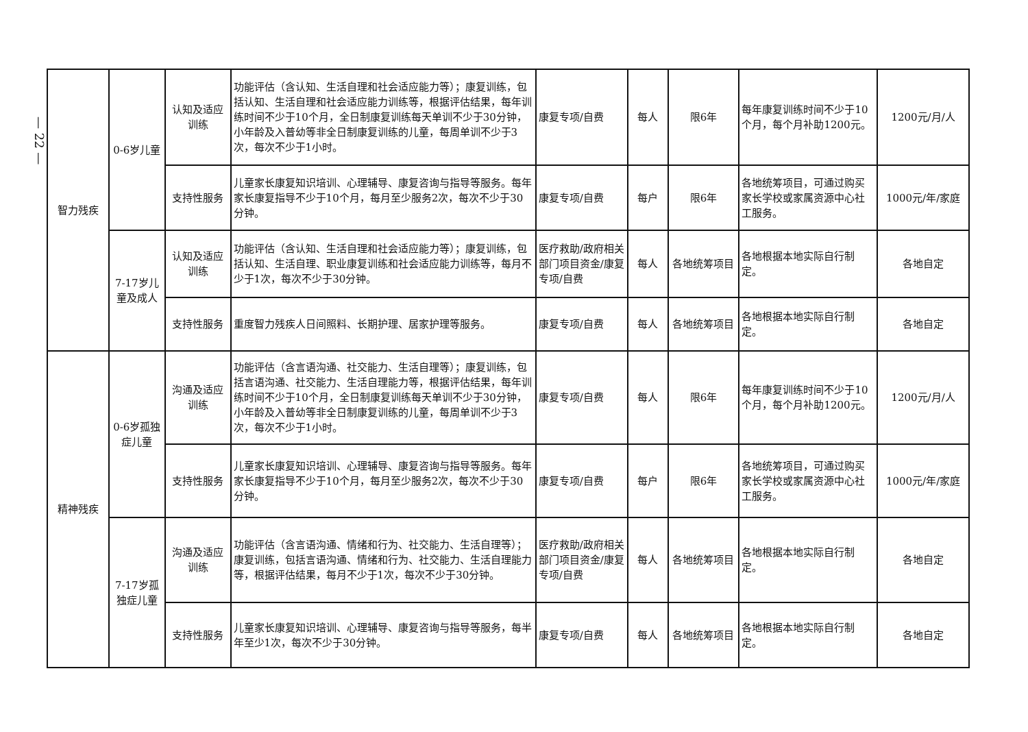— 22 —
| 智力残疾 | 0-6岁儿童 | 认知及适应训练 | 功能评估（含认知、生活自理和社会适应能力等）；康复训练，包括认知、生活自理和社会适应能力训练等，根据评估结果，每年训练时间不少于10个月，全日制康复训练每天单训不少于30分钟，小年龄及入普幼等非全日制康复训练的儿童，每周单训不少于3次，每次不少于1小时。 | 康复专项/自费 | 每人 | 限6年 | 每年康复训练时间不少于10个月，每个月补助1200元。 | 1200元/月/人 |
| | | 支持性服务 | 儿童家长康复知识培训、心理辅导、康复咨询与指导等服务。每年家长康复指导不少于10个月，每月至少服务2次，每次不少于30分钟。 | 康复专项/自费 | 每户 | 限6年 | 各地统筹项目，可通过购买家长学校或家属资源中心社工服务。 | 1000元/年/家庭 |
| | 7-17岁儿童及成人 | 认知及适应训练 | 功能评估（含认知、生活自理和社会适应能力等）；康复训练，包括认知、生活自理、职业康复训练和社会适应能力训练等，每月不少于1次，每次不少于30分钟。 | 医疗救助/政府相关部门项目资金/康复专项/自费 | 每人 | 各地统筹项目 | 各地根据本地实际自行制定。 | 各地自定 |
| | | 支持性服务 | 重度智力残疾人日间照料、长期护理、居家护理等服务。 | 康复专项/自费 | 每人 | 各地统筹项目 | 各地根据本地实际自行制定。 | 各地自定 |
| 精神残疾 | 0-6岁孤独症儿童 | 沟通及适应训练 | 功能评估（含言语沟通、社交能力、生活自理等）；康复训练，包括言语沟通、社交能力、生活自理能力等，根据评估结果，每年训练时间不少于10个月，全日制康复训练每天单训不少于30分钟，小年龄及入普幼等非全日制康复训练的儿童，每周单训不少于3次，每次不少于1小时。 | 康复专项/自费 | 每人 | 限6年 | 每年康复训练时间不少于10个月，每个月补助1200元。 | 1200元/月/人 |
| | | 支持性服务 | 儿童家长康复知识培训、心理辅导、康复咨询与指导等服务。每年家长康复指导不少于10个月，每月至少服务2次，每次不少于30分钟。 | 康复专项/自费 | 每户 | 限6年 | 各地统筹项目，可通过购买家长学校或家属资源中心社工服务。 | 1000元/年/家庭 |
| | 7-17岁孤独症儿童 | 沟通及适应训练 | 功能评估（含言语沟通、情绪和行为、社交能力、生活自理等）；康复训练，包括言语沟通、情绪和行为、社交能力、生活自理能力等，根据评估结果，每月不少于1次，每次不少于30分钟。 | 医疗救助/政府相关部门项目资金/康复专项/自费 | 每人 | 各地统筹项目 | 各地根据本地实际自行制定。 | 各地自定 |
| | | 支持性服务 | 儿童家长康复知识培训、心理辅导、康复咨询与指导等服务，每半年至少1次，每次不少于30分钟。 | 康复专项/自费 | 每人 | 各地统筹项目 | 各地根据本地实际自行制定。 | 各地自定 |